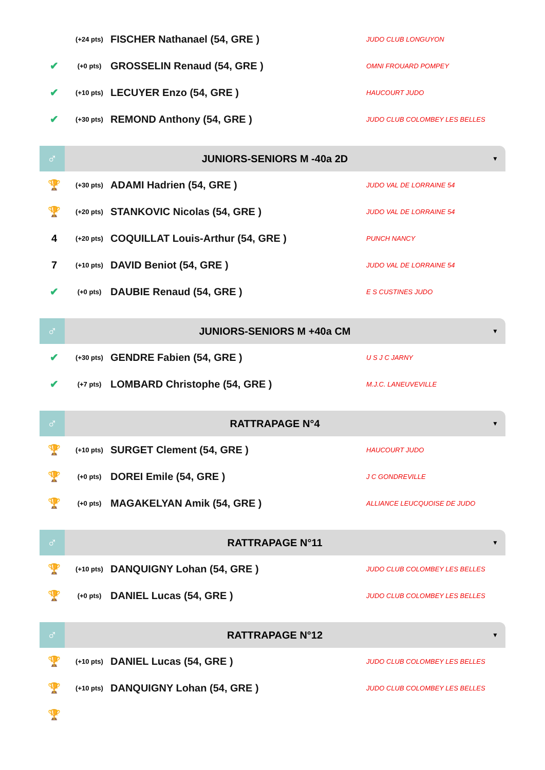| | (+24 pts) | FISCHER Nathanael (54, GRE ) | JUDO CLUB LONGUYON |
| ✔ | (+0 pts) | GROSSELIN Renaud (54, GRE ) | OMNI FROUARD POMPEY |
| ✔ | (+10 pts) | LECUYER Enzo (54, GRE ) | HAUCOURT JUDO |
| ✔ | (+30 pts) | REMOND Anthony (54, GRE ) | JUDO CLUB COLOMBEY LES BELLES |
♂
JUNIORS-SENIORS M -40a 2D
▼
| 🏆 | (+30 pts) | ADAMI Hadrien (54, GRE ) | JUDO VAL DE LORRAINE 54 |
| 🏆 | (+20 pts) | STANKOVIC Nicolas (54, GRE ) | JUDO VAL DE LORRAINE 54 |
| 4 | (+20 pts) | COQUILLAT Louis-Arthur (54, GRE ) | PUNCH NANCY |
| 7 | (+10 pts) | DAVID Beniot (54, GRE ) | JUDO VAL DE LORRAINE 54 |
| ✔ | (+0 pts) | DAUBIE Renaud (54, GRE ) | E S CUSTINES JUDO |
♂
JUNIORS-SENIORS M +40a CM
▼
| ✔ | (+30 pts) | GENDRE Fabien (54, GRE ) | U S J C JARNY |
| ✔ | (+7 pts) | LOMBARD Christophe (54, GRE ) | M.J.C. LANEUVEVILLE |
♂
RATTRAPAGE N°4
▼
| 🏆 | (+10 pts) | SURGET Clement (54, GRE ) | HAUCOURT JUDO |
| 🏆 | (+0 pts) | DOREI Emile (54, GRE ) | J C GONDREVILLE |
| 🏆 | (+0 pts) | MAGAKELYAN Amik (54, GRE ) | ALLIANCE LEUCQUOISE DE JUDO |
♂
RATTRAPAGE N°11
▼
| 🏆 | (+10 pts) | DANQUIGNY Lohan (54, GRE ) | JUDO CLUB COLOMBEY LES BELLES |
| 🏆 | (+0 pts) | DANIEL Lucas (54, GRE ) | JUDO CLUB COLOMBEY LES BELLES |
♂
RATTRAPAGE N°12
▼
| 🏆 | (+10 pts) | DANIEL Lucas (54, GRE ) | JUDO CLUB COLOMBEY LES BELLES |
| 🏆 | (+10 pts) | DANQUIGNY Lohan (54, GRE ) | JUDO CLUB COLOMBEY LES BELLES |
| 🏆 | | | |